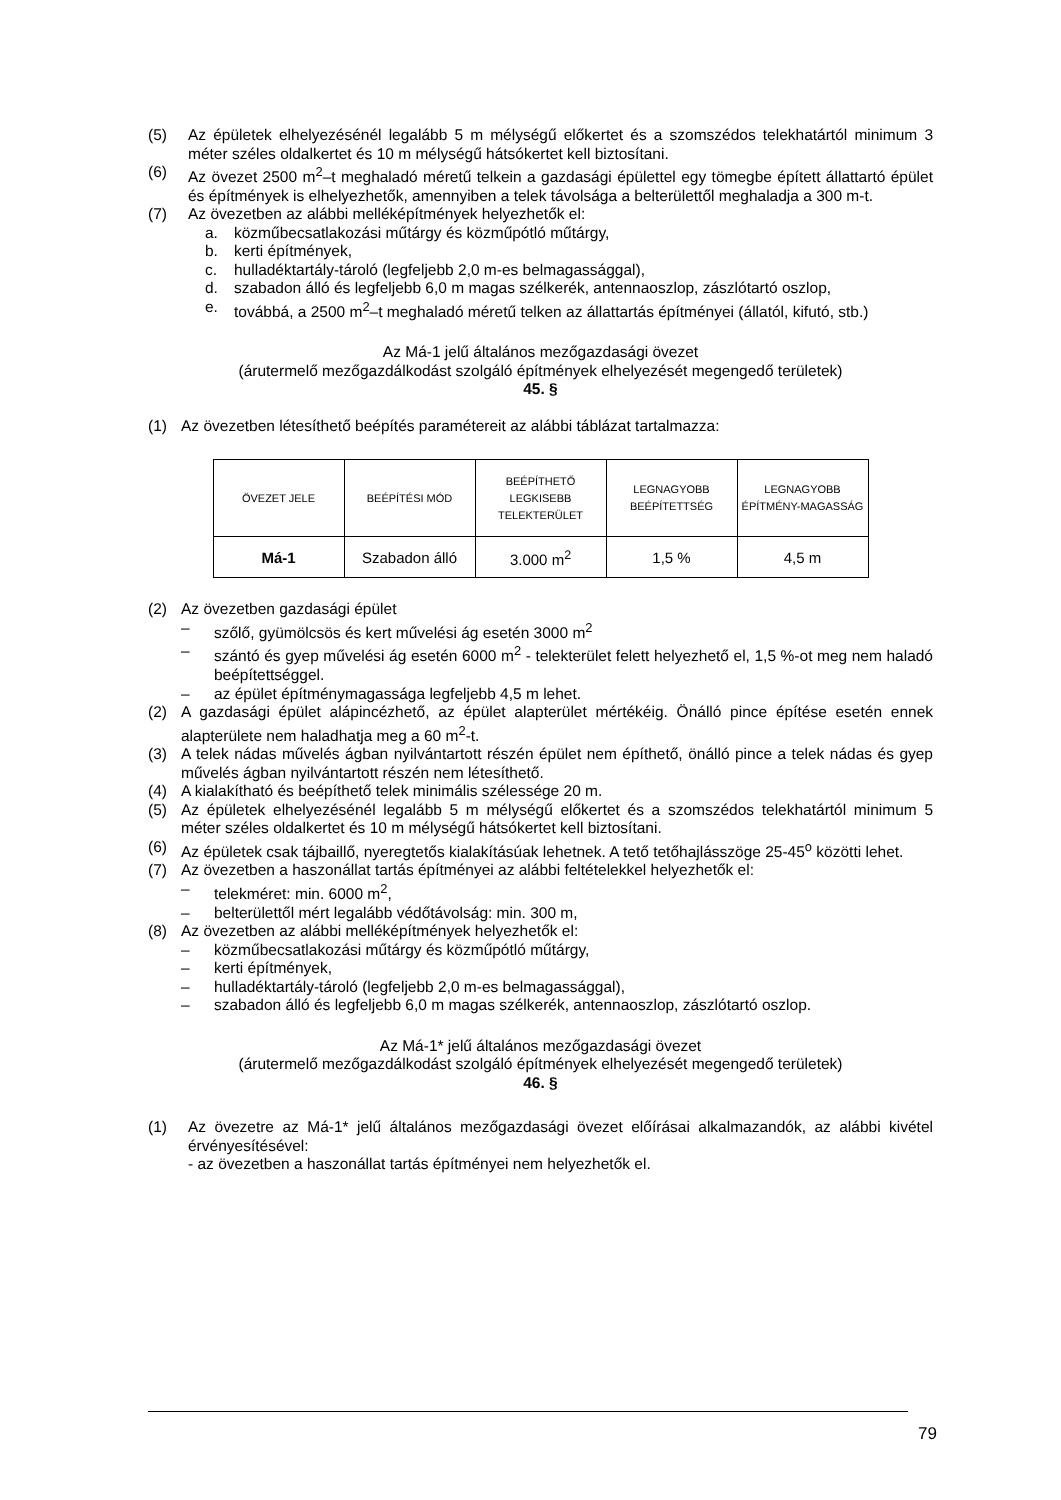(5) Az épületek elhelyezésénél legalább 5 m mélységű előkertet és a szomszédos telekhatártól minimum 3 méter széles oldalkertet és 10 m mélységű hátsókertet kell biztosítani.
(6) Az övezet 2500 m<sup>2</sup>–t meghaladó méretű telkein a gazdasági épülettel egy tömegbe épített állattartó épület és építmények is elhelyezhetők, amennyiben a telek távolsága a belterülettől meghaladja a 300 m-t.
(7) Az övezetben az alábbi melléképítmények helyezhetők el:
a. közműbecsatlakozási műtárgy és közműpótló műtárgy,
b. kerti építmények,
c. hulladéktartály-tároló (legfeljebb 2,0 m-es belmagassággal),
d. szabadon álló és legfeljebb 6,0 m magas szélkerék, antennaoszlop, zászlótartó oszlop,
e. továbbá, a 2500 m<sup>2</sup>–t meghaladó méretű telken az állattartás építményei (állatól, kifutó, stb.)
Az Má-1 jelű általános mezőgazdasági övezet
(árutermelő mezőgazdálkodást szolgáló építmények elhelyezését megengedő területek)
45. §
(1) Az övezetben létesíthető beépítés paramétereit az alábbi táblázat tartalmazza:
| ÖVEZET JELE | BEÉPÍTÉSI MÓD | BEÉPÍTHETŐ LEGKISEBB TELEKTERÜLET | LEGNAGYOBB BEÉPÍTETTSÉG | LEGNAGYOBB ÉPÍTMÉNY-MAGASSÁG |
| --- | --- | --- | --- | --- |
| Má-1 | Szabadon álló | 3.000 m<sup>2</sup> | 1,5 % | 4,5 m |
(2) Az övezetben gazdasági épület
– szőlő, gyümölcsös és kert művelési ág esetén 3000 m<sup>2</sup>
– szántó és gyep művelési ág esetén 6000 m<sup>2</sup> - telekterület felett helyezhető el, 1,5 %-ot meg nem haladó beépítettséggel.
– az épület építménymagassága legfeljebb 4,5 m lehet.
(2) A gazdasági épület alápincézhető, az épület alapterület mértékéig. Önálló pince építése esetén ennek alapterülete nem haladhatja meg a 60 m<sup>2</sup>-t.
(3) A telek nádas művelés ágban nyilvántartott részén épület nem építhető, önálló pince a telek nádas és gyep művelés ágban nyilvántartott részén nem létesíthető.
(4) A kialakítható és beépíthető telek minimális szélessége 20 m.
(5) Az épületek elhelyezésénél legalább 5 m mélységű előkertet és a szomszédos telekhatártól minimum 5 méter széles oldalkertet és 10 m mélységű hátsókertet kell biztosítani.
(6) Az épületek csak tájbaillő, nyeregtetős kialakításúak lehetnek. A tető tetőhajlásszöge 25-45<sup>o</sup> közötti lehet.
(7) Az övezetben a haszonállat tartás építményei az alábbi feltételekkel helyezhetők el:
– telekméret: min. 6000 m<sup>2</sup>,
– belterülettől mért legalább védőtávolság: min. 300 m,
(8) Az övezetben az alábbi melléképítmények helyezhetők el:
– közműbecsatlakozási műtárgy és közműpótló műtárgy,
– kerti építmények,
– hulladéktartály-tároló (legfeljebb 2,0 m-es belmagassággal),
– szabadon álló és legfeljebb 6,0 m magas szélkerék, antennaoszlop, zászlótartó oszlop.
Az Má-1* jelű általános mezőgazdasági övezet
(árutermelő mezőgazdálkodást szolgáló építmények elhelyezését megengedő területek)
46. §
(1) Az övezetre az Má-1* jelű általános mezőgazdasági övezet előírásai alkalmazandók, az alábbi kivétel érvényesítésével:
- az övezetben a haszonállat tartás építményei nem helyezhetők el.
79